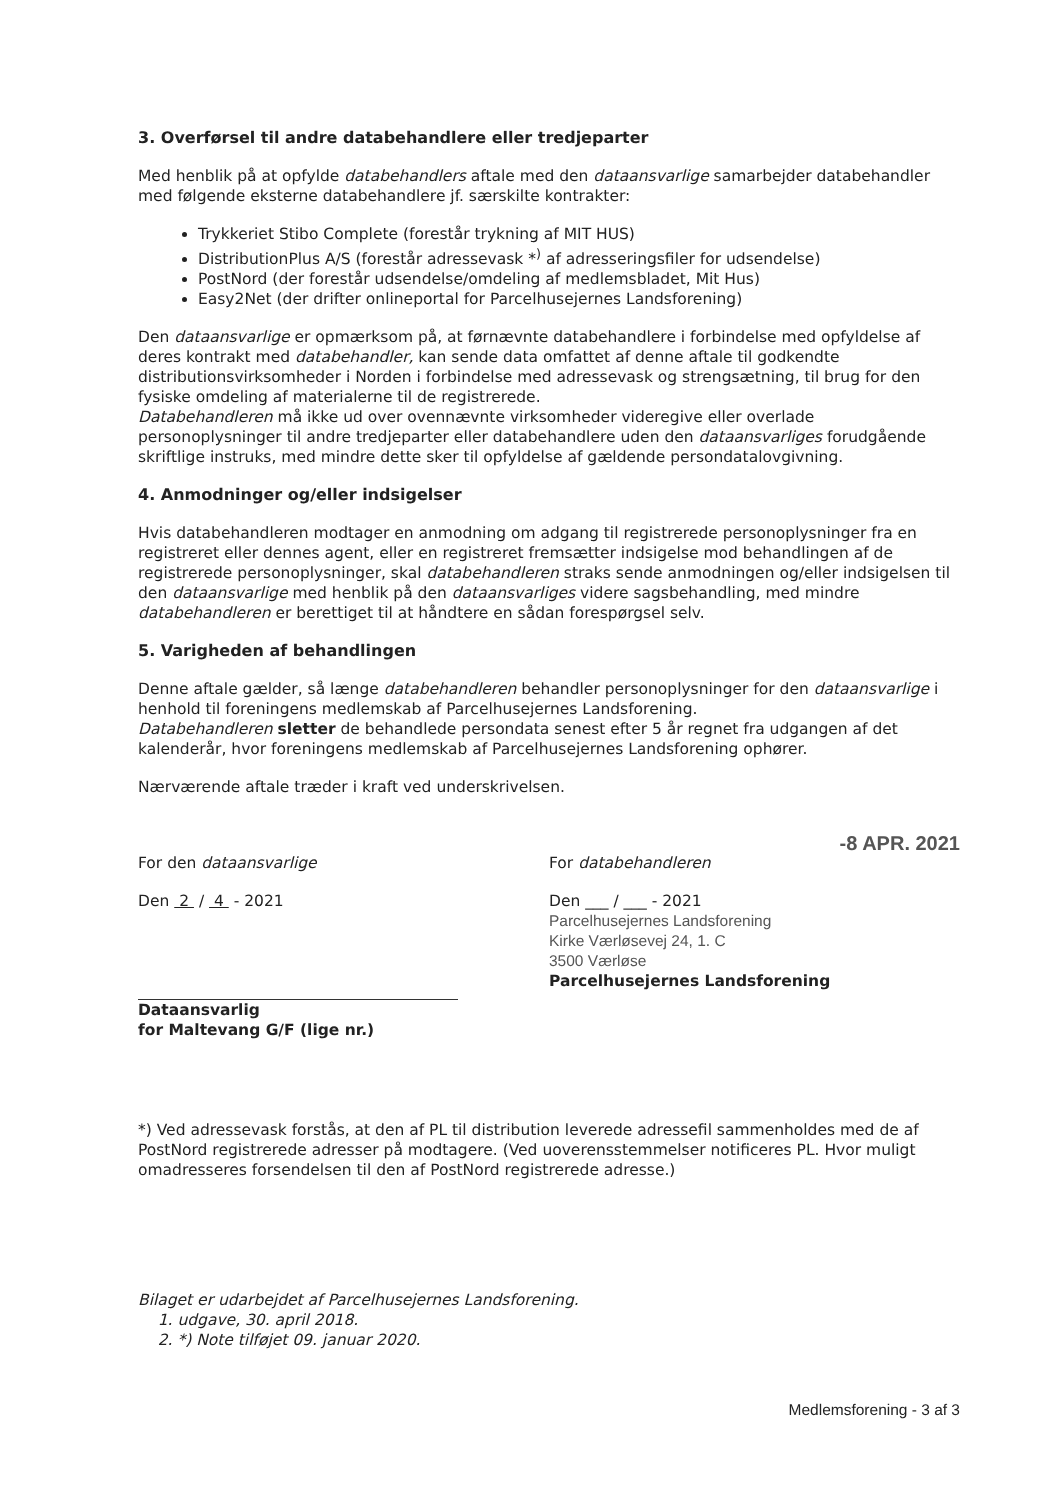3. Overførsel til andre databehandlere eller tredjeparter
Med henblik på at opfylde databehandlers aftale med den dataansvarlige samarbejder databehandler med følgende eksterne databehandlere jf. særskilte kontrakter:
Trykkeriet Stibo Complete (forestår trykning af MIT HUS)
DistributionPlus A/S (forestår adressevask *<sup>)</sup> af adresseringsfiler for udsendelse)
PostNord (der forestår udsendelse/omdeling af medlemsbladet, Mit Hus)
Easy2Net (der drifter onlineportal for Parcelhusejernes Landsforening)
Den dataansvarlige er opmærksom på, at førnævnte databehandlere i forbindelse med opfyldelse af deres kontrakt med databehandler, kan sende data omfattet af denne aftale til godkendte distributionsvirksomheder i Norden i forbindelse med adressevask og strengsætning, til brug for den fysiske omdeling af materialerne til de registrerede.
Databehandleren må ikke ud over ovennævnte virksomheder videregive eller overlade personoplysninger til andre tredjeparter eller databehandlere uden den dataansvarliges forudgående skriftlige instruks, med mindre dette sker til opfyldelse af gældende persondatalovgivning.
4. Anmodninger og/eller indsigelser
Hvis databehandleren modtager en anmodning om adgang til registrerede personoplysninger fra en registreret eller dennes agent, eller en registreret fremsætter indsigelse mod behandlingen af de registrerede personoplysninger, skal databehandleren straks sende anmodningen og/eller indsigelsen til den dataansvarlige med henblik på den dataansvarliges videre sagsbehandling, med mindre databehandleren er berettiget til at håndtere en sådan forespørgsel selv.
5. Varigheden af behandlingen
Denne aftale gælder, så længe databehandleren behandler personoplysninger for den dataansvarlige i henhold til foreningens medlemskab af Parcelhusejernes Landsforening.
Databehandleren sletter de behandlede persondata senest efter 5 år regnet fra udgangen af det kalenderår, hvor foreningens medlemskab af Parcelhusejernes Landsforening ophører.
Nærværende aftale træder i kraft ved underskrivelsen.
For den dataansvarlige
Den 2 / 4 - 2021
Dataansvarlig
for Maltevang G/F (lige nr.)
-8 APR. 2021
For databehandleren
Den ___ / ___ - 2021
Parcelhusejernes Landsforening
Kirke Værløsevej 24, 1. C
3500 Værløse
Parcelhusejernes Landsforening
*) Ved adressevask forstås, at den af PL til distribution leverede adressefil sammenholdes med de af PostNord registrerede adresser på modtagere. (Ved uoverensstemmelser notificeres PL. Hvor muligt omadresseres forsendelsen til den af PostNord registrerede adresse.)
Bilaget er udarbejdet af Parcelhusejernes Landsforening.
1. udgave, 30. april 2018.
2. *) Note tilføjet 09. januar 2020.
Medlemsforening - 3 af 3